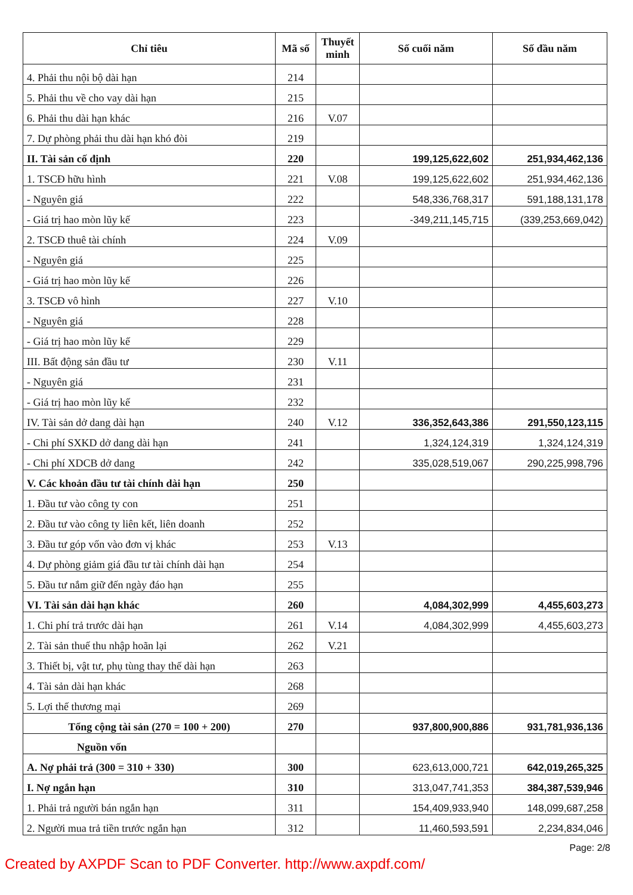| Chỉ tiêu | Mã số | Thuyết minh | Số cuối năm | Số đầu năm |
| --- | --- | --- | --- | --- |
| 4. Phải thu nội bộ dài hạn | 214 | | | |
| 5. Phải thu về cho vay dài hạn | 215 | | | |
| 6. Phải thu dài hạn khác | 216 | V.07 | | |
| 7. Dự phòng phải thu dài hạn khó đòi | 219 | | | |
| II. Tài sản cố định | 220 | | 199,125,622,602 | 251,934,462,136 |
| 1. TSCĐ hữu hình | 221 | V.08 | 199,125,622,602 | 251,934,462,136 |
| - Nguyên giá | 222 | | 548,336,768,317 | 591,188,131,178 |
| - Giá trị hao mòn lũy kế | 223 | | -349,211,145,715 | (339,253,669,042) |
| 2. TSCĐ thuê tài chính | 224 | V.09 | | |
| - Nguyên giá | 225 | | | |
| - Giá trị hao mòn lũy kế | 226 | | | |
| 3. TSCĐ vô hình | 227 | V.10 | | |
| - Nguyên giá | 228 | | | |
| - Giá trị hao mòn lũy kế | 229 | | | |
| III. Bất động sản đầu tư | 230 | V.11 | | |
| - Nguyên giá | 231 | | | |
| - Giá trị hao mòn lũy kế | 232 | | | |
| IV. Tài sản dở dang dài hạn | 240 | V.12 | 336,352,643,386 | 291,550,123,115 |
| - Chi phí SXKD dở dang dài hạn | 241 | | 1,324,124,319 | 1,324,124,319 |
| - Chi phí XDCB dở dang | 242 | | 335,028,519,067 | 290,225,998,796 |
| V. Các khoản đầu tư tài chính dài hạn | 250 | | | |
| 1. Đầu tư vào công ty con | 251 | | | |
| 2. Đầu tư vào công ty liên kết, liên doanh | 252 | | | |
| 3. Đầu tư góp vốn vào đơn vị khác | 253 | V.13 | | |
| 4. Dự phòng giảm giá đầu tư tài chính dài hạn | 254 | | | |
| 5. Đầu tư nắm giữ đến ngày đáo hạn | 255 | | | |
| VI. Tài sản dài hạn khác | 260 | | 4,084,302,999 | 4,455,603,273 |
| 1. Chi phí trả trước dài hạn | 261 | V.14 | 4,084,302,999 | 4,455,603,273 |
| 2. Tài sản thuế thu nhập hoãn lại | 262 | V.21 | | |
| 3. Thiết bị, vật tư, phụ tùng thay thế dài hạn | 263 | | | |
| 4. Tài sản dài hạn khác | 268 | | | |
| 5. Lợi thế thương mại | 269 | | | |
| Tổng cộng tài sản (270 = 100 + 200) | 270 | | 937,800,900,886 | 931,781,936,136 |
| Nguồn vốn | | | | |
| A. Nợ phải trả (300 = 310 + 330) | 300 | | 623,613,000,721 | 642,019,265,325 |
| I. Nợ ngắn hạn | 310 | | 313,047,741,353 | 384,387,539,946 |
| 1. Phải trả người bán ngắn hạn | 311 | | 154,409,933,940 | 148,099,687,258 |
| 2. Người mua trả tiền trước ngắn hạn | 312 | | 11,460,593,591 | 2,234,834,046 |
Page: 2/8
Created by AXPDF Scan to PDF Converter. http://www.axpdf.com/